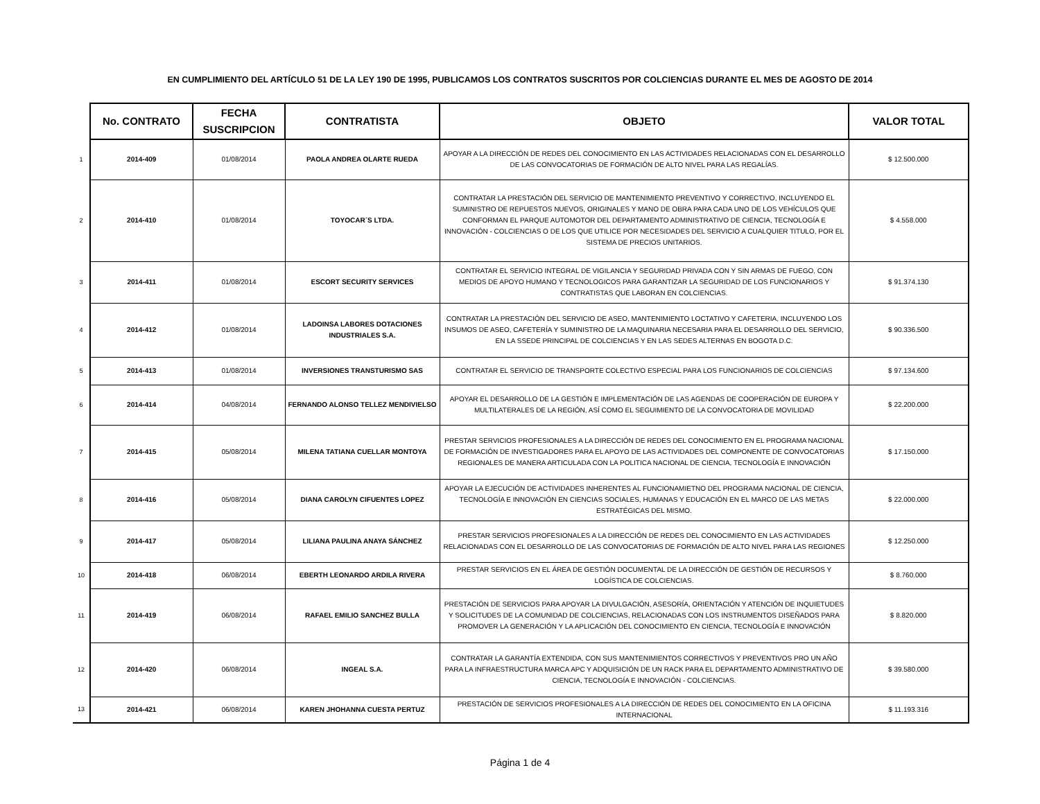EN CUMPLIMIENTO DEL ARTÍCULO 51 DE LA LEY 190 DE 1995, PUBLICAMOS LOS CONTRATOS SUSCRITOS POR COLCIENCIAS DURANTE EL MES DE AGOSTO DE 2014
| | No. CONTRATO | FECHA SUSCRIPCION | CONTRATISTA | OBJETO | VALOR TOTAL |
| 1 | 2014-409 | 01/08/2014 | PAOLA ANDREA OLARTE RUEDA | APOYAR A LA DIRECCIÓN DE REDES DEL CONOCIMIENTO EN LAS ACTIVIDADES RELACIONADAS CON EL DESARROLLO DE LAS CONVOCATORIAS DE FORMACIÓN DE ALTO NIVEL PARA LAS REGALÍAS. | $ 12.500.000 |
| 2 | 2014-410 | 01/08/2014 | TOYOCAR´S LTDA. | CONTRATAR LA PRESTACIÓN DEL SERVICIO DE MANTENIMIENTO PREVENTIVO Y CORRECTIVO, INCLUYENDO EL SUMINISTRO DE REPUESTOS NUEVOS, ORIGINALES Y MANO DE OBRA PARA CADA UNO DE LOS VEHÍCULOS QUE CONFORMAN EL PARQUE AUTOMOTOR DEL DEPARTAMENTO ADMINISTRATIVO DE CIENCIA, TECNOLOGÍA E INNOVACIÓN - COLCIENCIAS O DE LOS QUE UTILICE POR NECESIDADES DEL SERVICIO A CUALQUIER TITULO, POR EL SISTEMA DE PRECIOS UNITARIOS. | $ 4.558.000 |
| 3 | 2014-411 | 01/08/2014 | ESCORT SECURITY SERVICES | CONTRATAR EL SERVICIO INTEGRAL DE VIGILANCIA Y SEGURIDAD PRIVADA CON Y SIN ARMAS DE FUEGO, CON MEDIOS DE APOYO HUMANO Y TECNOLOGICOS PARA GARANTIZAR LA SEGURIDAD DE LOS FUNCIONARIOS Y CONTRATISTAS QUE LABORAN EN COLCIENCIAS. | $ 91.374.130 |
| 4 | 2014-412 | 01/08/2014 | LADOINSA LABORES DOTACIONES INDUSTRIALES S.A. | CONTRATAR LA PRESTACIÓN DEL SERVICIO DE ASEO, MANTENIMIENTO LOCTATIVO Y CAFETERIA, INCLUYENDO LOS INSUMOS DE ASEO, CAFETERÍA Y SUMINISTRO DE LA MAQUINARIA NECESARIA PARA EL DESARROLLO DEL SERVICIO, EN LA SSEDE PRINCIPAL DE COLCIENCIAS Y EN LAS SEDES ALTERNAS EN BOGOTA D.C. | $ 90.336.500 |
| 5 | 2014-413 | 01/08/2014 | INVERSIONES TRANSTURISMO SAS | CONTRATAR EL SERVICIO DE TRANSPORTE COLECTIVO ESPECIAL PARA LOS FUNCIONARIOS DE COLCIENCIAS | $ 97.134.600 |
| 6 | 2014-414 | 04/08/2014 | FERNANDO ALONSO TELLEZ MENDIVIELSO | APOYAR EL DESARROLLO DE LA GESTIÓN E IMPLEMENTACIÓN DE LAS AGENDAS DE COOPERACIÓN DE EUROPA Y MULTILATERALES DE LA REGIÓN, ASÍ COMO EL SEGUIMIENTO DE LA CONVOCATORIA DE MOVILIDAD | $ 22.200.000 |
| 7 | 2014-415 | 05/08/2014 | MILENA TATIANA CUELLAR MONTOYA | PRESTAR SERVICIOS PROFESIONALES A LA DIRECCIÓN DE REDES DEL CONOCIMIENTO EN EL PROGRAMA NACIONAL DE FORMACIÓN DE INVESTIGADORES PARA EL APOYO DE LAS ACTIVIDADES DEL COMPONENTE DE CONVOCATORIAS REGIONALES DE MANERA ARTICULADA CON LA POLITICA NACIONAL DE CIENCIA, TECNOLOGÍA E INNOVACIÓN | $ 17.150.000 |
| 8 | 2014-416 | 05/08/2014 | DIANA CAROLYN CIFUENTES LOPEZ | APOYAR LA EJECUCIÓN DE ACTIVIDADES INHERENTES AL FUNCIONAMIETNO DEL PROGRAMA NACIONAL DE CIENCIA, TECNOLOGÍA E INNOVACIÓN EN CIENCIAS SOCIALES, HUMANAS Y EDUCACIÓN EN EL MARCO DE LAS METAS ESTRATÉGICAS DEL MISMO. | $ 22.000.000 |
| 9 | 2014-417 | 05/08/2014 | LILIANA PAULINA ANAYA SÁNCHEZ | PRESTAR SERVICIOS PROFESIONALES A LA DIRECCIÓN DE REDES DEL CONOCIMIENTO EN LAS ACTIVIDADES RELACIONADAS CON EL DESARROLLO DE LAS CONVOCATORIAS DE FORMACIÓN DE ALTO NIVEL PARA LAS REGIONES | $ 12.250.000 |
| 10 | 2014-418 | 06/08/2014 | EBERTH LEONARDO ARDILA RIVERA | PRESTAR SERVICIOS EN EL ÁREA DE GESTIÓN DOCUMENTAL DE LA DIRECCIÓN DE GESTIÓN DE RECURSOS Y LOGÍSTICA DE COLCIENCIAS. | $ 8.760.000 |
| 11 | 2014-419 | 06/08/2014 | RAFAEL EMILIO SANCHEZ BULLA | PRESTACIÓN DE SERVICIOS PARA APOYAR LA DIVULGACIÓN, ASESORÍA, ORIENTACIÓN Y ATENCIÓN DE INQUIETUDES Y SOLICITUDES DE LA COMUNIDAD DE COLCIENCIAS, RELACIONADAS CON LOS INSTRUMENTOS DISEÑADOS PARA PROMOVER LA GENERACIÓN Y LA APLICACIÓN DEL CONOCIMIENTO EN CIENCIA, TECNOLOGÍA E INNOVACIÓN | $ 8.820.000 |
| 12 | 2014-420 | 06/08/2014 | INGEAL S.A. | CONTRATAR LA GARANTÍA EXTENDIDA, CON SUS MANTENIMIENTOS CORRECTIVOS Y PREVENTIVOS PRO UN AÑO PARA LA INFRAESTRUCTURA MARCA APC Y ADQUISICIÓN DE UN RACK PARA EL DEPARTAMENTO ADMINISTRATIVO DE CIENCIA, TECNOLOGÍA E INNOVACIÓN - COLCIENCIAS. | $ 39.580.000 |
| 13 | 2014-421 | 06/08/2014 | KAREN JHOHANNA CUESTA PERTUZ | PRESTACIÓN DE SERVICIOS PROFESIONALES A LA DIRECCIÓN DE REDES DEL CONOCIMIENTO EN LA OFICINA INTERNACIONAL | $ 11.193.316 |
Página 1 de 4